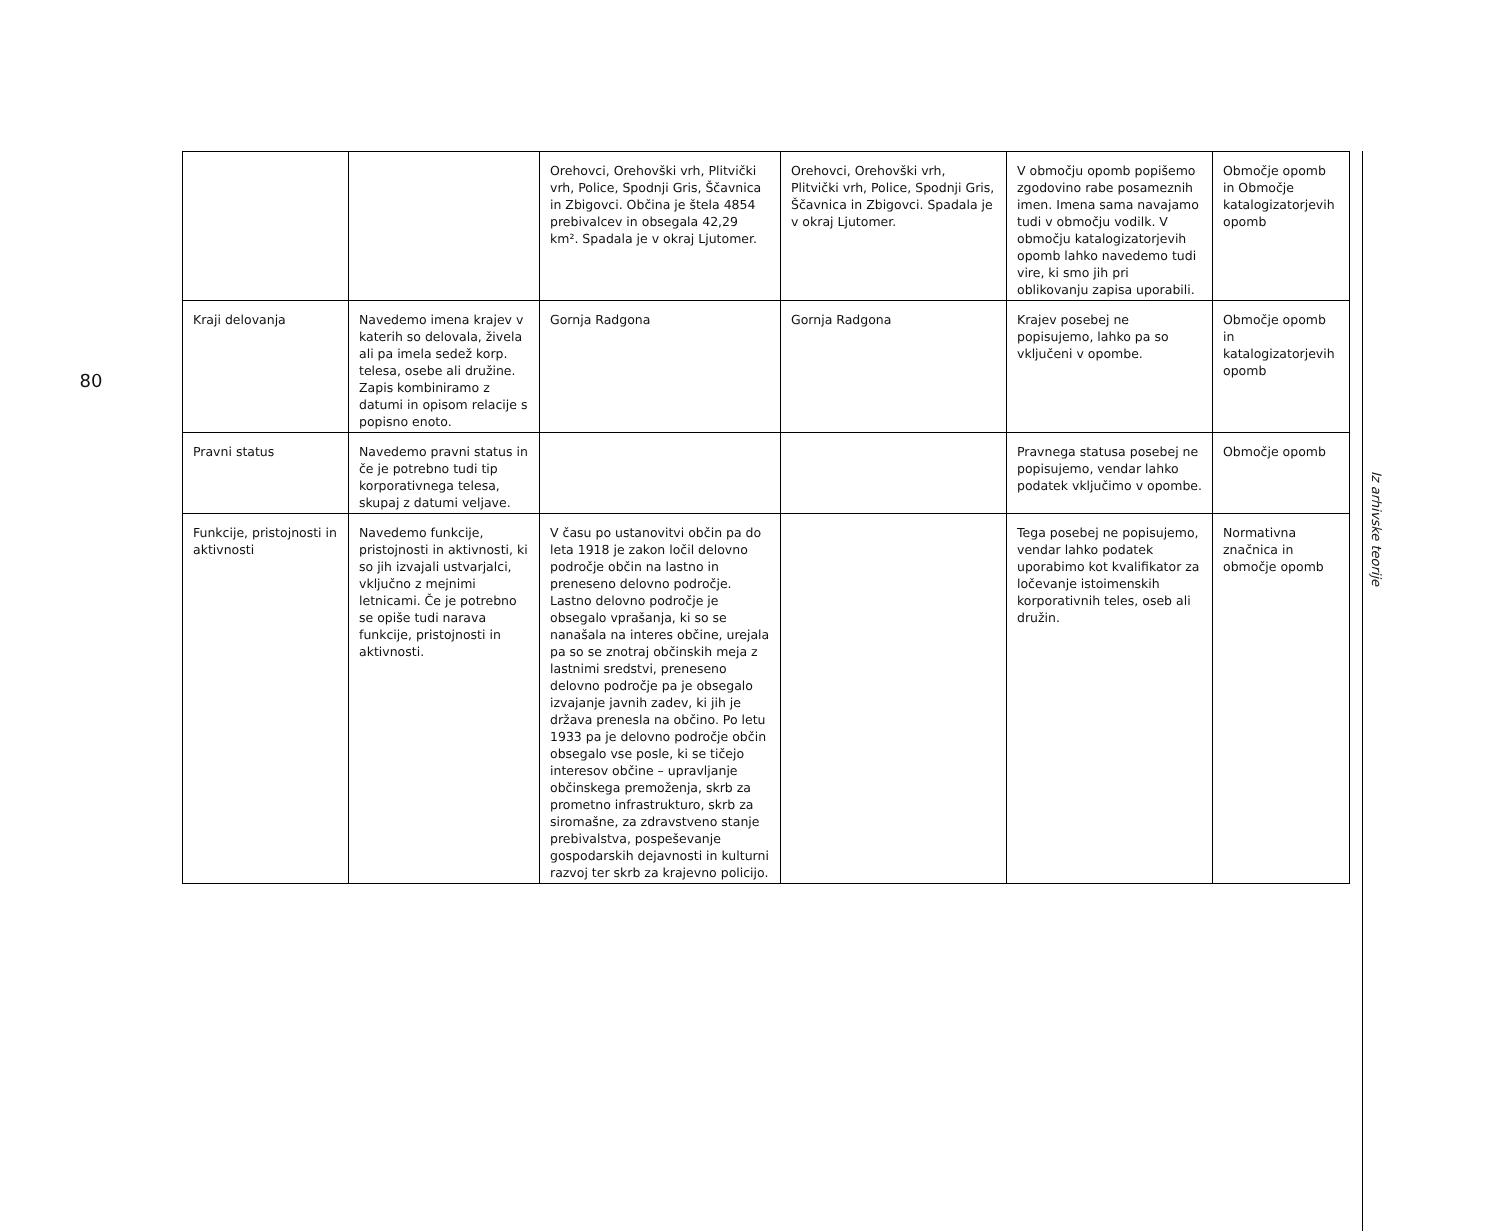80
| | | Orehovci, Orehovški vrh, Plitvički vrh, Police, Spodnji Gris, Ščavnica in Zbigovci. Občina je štela 4854 prebivalcev in obsegala 42,29 km². Spadala je v okraj Ljutomer. | Orehovci, Orehovški vrh, Plitvički vrh, Police, Spodnji Gris, Ščavnica in Zbigovci. Spadala je v okraj Ljutomer. | V območju opomb popišemo zgodovino rabe posameznih imen. Imena sama navajamo tudi v območju vodilk. V območju katalogizatorjevih opomb lahko navedemo tudi vire, ki smo jih pri oblikovanju zapisa uporabili. | Območje opomb in Območje katalogizatorjevih opomb |
| Kraji delovanja | Navedemo imena krajev v katerih so delovala, živela ali pa imela sedež korp. telesa, osebe ali družine. Zapis kombiniramo z datumi in opisom relacije s popisno enoto. | Gornja Radgona | Gornja Radgona | Krajev posebej ne popisujemo, lahko pa so vključeni v opombe. | Območje opomb in katalogizatorjevih opomb |
| Pravni status | Navedemo pravni status in če je potrebno tudi tip korporativnega telesa, skupaj z datumi veljave. | | | Pravnega statusa posebej ne popisujemo, vendar lahko podatek vključimo v opombe. | Območje opomb |
| Funkcije, pristojnosti in aktivnosti | Navedemo funkcije, pristojnosti in aktivnosti, ki so jih izvajali ustvarjalci, vključno z mejnimi letnicami. Če je potrebno se opiše tudi narava funkcije, pristojnosti in aktivnosti. | V času po ustanovitvi občin pa do leta 1918 je zakon ločil delovno področje občin na lastno in preneseno delovno področje. Lastno delovno področje je obsegalo vprašanja, ki so se nanašala na interes občine, urejala pa so se znotraj občinskih meja z lastnimi sredstvi, preneseno delovno področje pa je obsegalo izvajanje javnih zadev, ki jih je država prenesla na občino. Po letu 1933 pa je delovno področje občin obsegalo vse posle, ki se tičejo interesov občine – upravljanje občinskega premoženja, skrb za prometno infrastrukturo, skrb za siromašne, za zdravstveno stanje prebivalstva, pospeševanje gospodarskih dejavnosti in kulturni razvoj ter skrb za krajevno policijo. | | Tega posebej ne popisujemo, vendar lahko podatek uporabimo kot kvalifikator za ločevanje istoimenskih korporativnih teles, oseb ali družin. | Normativna značnica in območje opomb |
Iz arhivske teorije